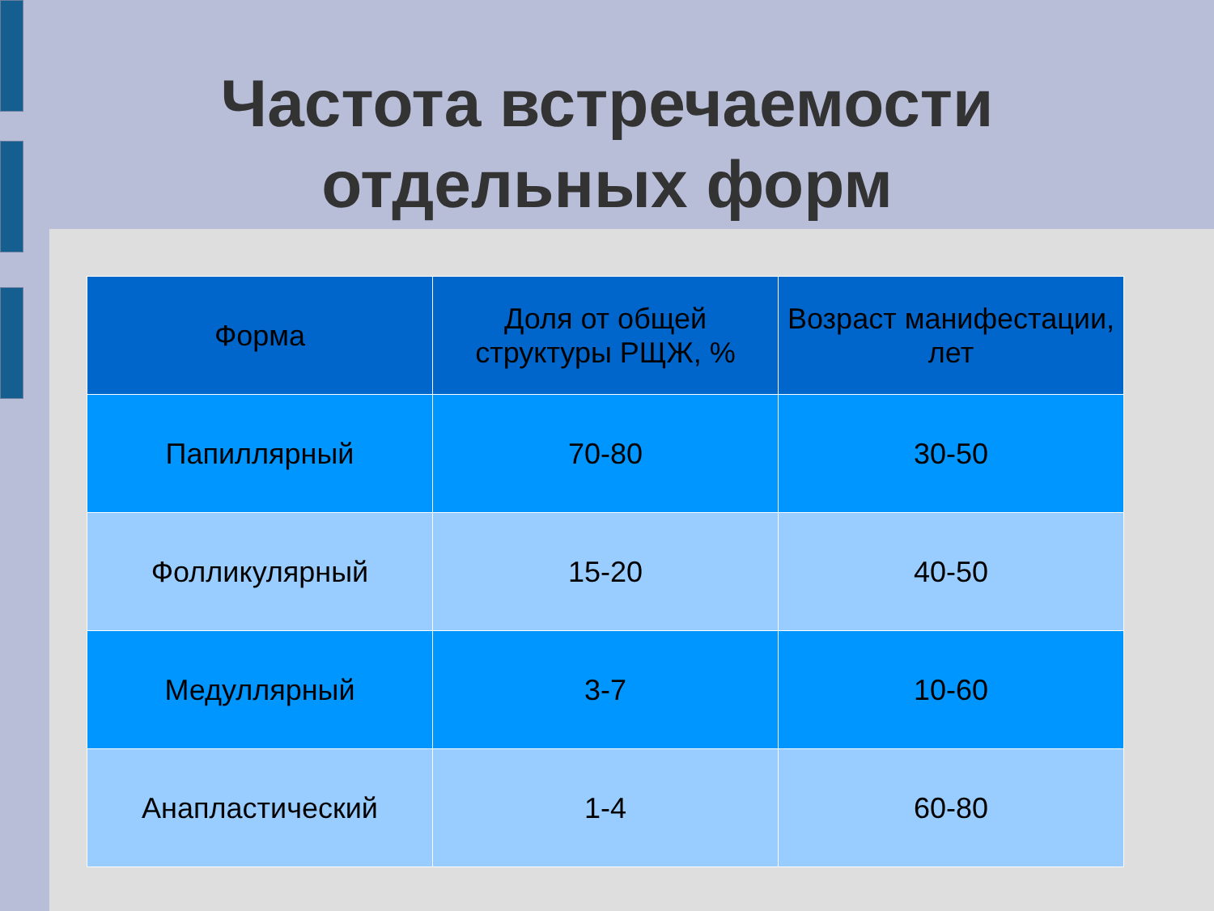Частота встречаемости
отдельных форм
| Форма | Доля от общей структуры РЩЖ, % | Возраст манифестации, лет |
| --- | --- | --- |
| Папиллярный | 70-80 | 30-50 |
| Фолликулярный | 15-20 | 40-50 |
| Медуллярный | 3-7 | 10-60 |
| Анапластический | 1-4 | 60-80 |